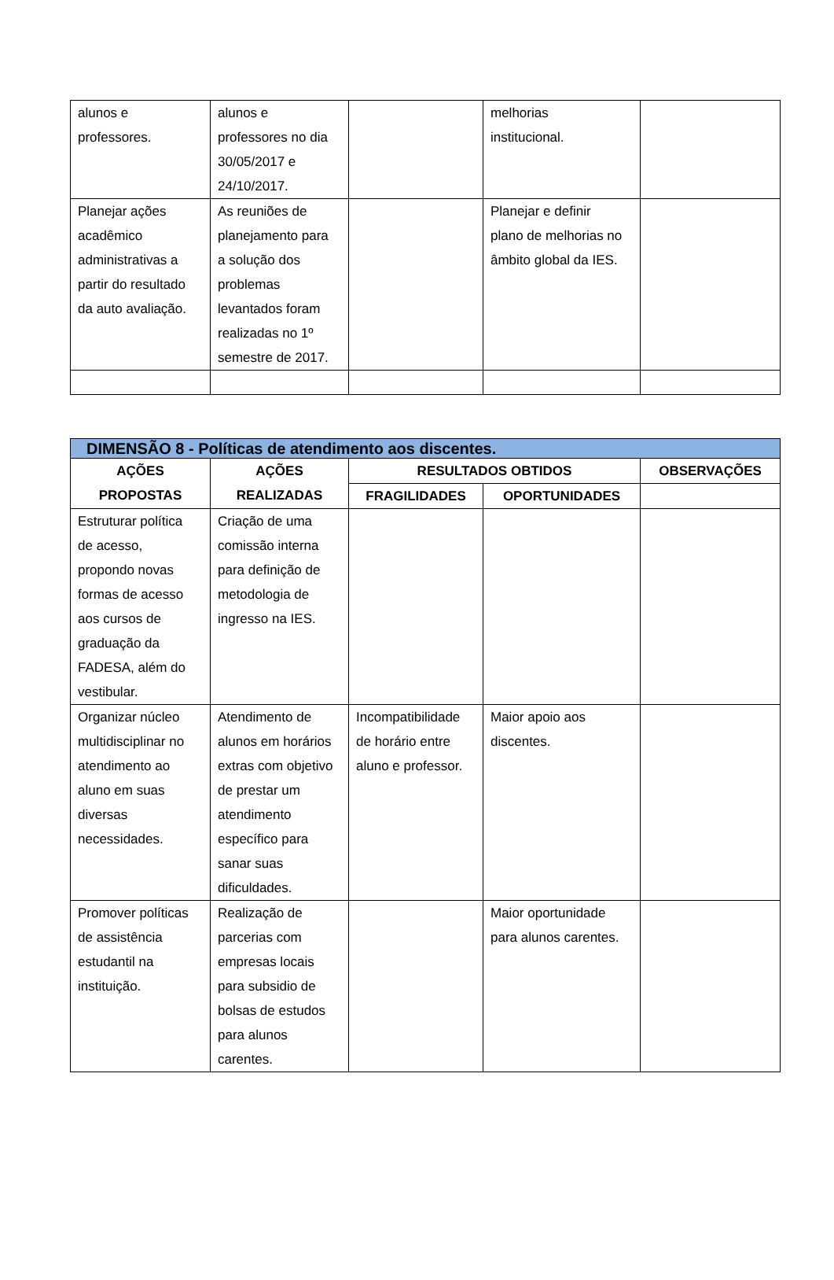| alunos e professores. | alunos e professores no dia 30/05/2017 e 24/10/2017. | | melhorias institucional. | |
| Planejar ações acadêmico administrativas a partir do resultado da auto avaliação. | As reuniões de planejamento para a solução dos problemas levantados foram realizadas no 1º semestre de 2017. | | Planejar e definir plano de melhorias no âmbito global da IES. | |
| DIMENSÃO 8 - Políticas de atendimento aos discentes. | | | | |
| --- | --- | --- | --- | --- |
| AÇÕES PROPOSTAS | AÇÕES REALIZADAS | RESULTADOS OBTIDOS | | OBSERVAÇÕES |
| | | FRAGILIDADES | OPORTUNIDADES | |
| Estruturar política de acesso, propondo novas formas de acesso aos cursos de graduação da FADESA, além do vestibular. | Criação de uma comissão interna para definição de metodologia de ingresso na IES. | | | |
| Organizar núcleo multidisciplinar no atendimento ao aluno em suas diversas necessidades. | Atendimento de alunos em horários extras com objetivo de prestar um atendimento específico para sanar suas dificuldades. | Incompatibilidade de horário entre aluno e professor. | Maior apoio aos discentes. | |
| Promover políticas de assistência estudantil na instituição. | Realização de parcerias com empresas locais para subsidio de bolsas de estudos para alunos carentes. | | Maior oportunidade para alunos carentes. | |